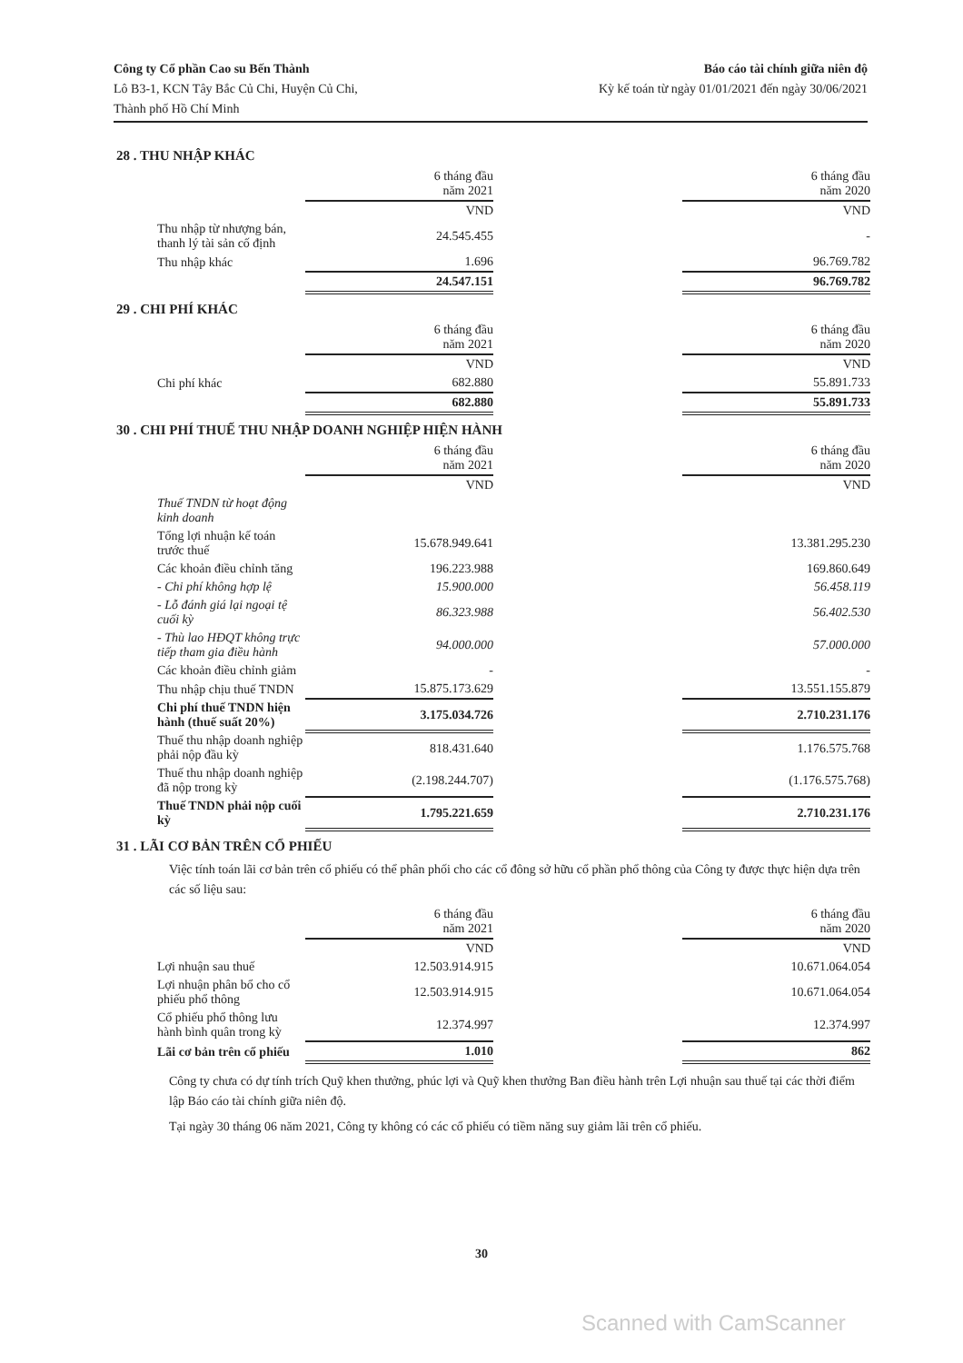Công ty Cổ phần Cao su Bến Thành
Lô B3-1, KCN Tây Bắc Củ Chi, Huyện Củ Chi,
Thành phố Hồ Chí Minh
Báo cáo tài chính giữa niên độ
Kỳ kế toán từ ngày 01/01/2021 đến ngày 30/06/2021
28 . THU NHẬP KHÁC
| | 6 tháng đầu năm 2021 | | 6 tháng đầu năm 2020 |
| --- | --- | --- | --- |
| | VND | | VND |
| Thu nhập từ nhượng bán, thanh lý tài sản cố định | 24.545.455 | | - |
| Thu nhập khác | 1.696 | | 96.769.782 |
| | 24.547.151 | | 96.769.782 |
29 . CHI PHÍ KHÁC
| | 6 tháng đầu năm 2021 | | 6 tháng đầu năm 2020 |
| --- | --- | --- | --- |
| | VND | | VND |
| Chi phí khác | 682.880 | | 55.891.733 |
| | 682.880 | | 55.891.733 |
30 . CHI PHÍ THUẾ THU NHẬP DOANH NGHIỆP HIỆN HÀNH
| | 6 tháng đầu năm 2021 | | 6 tháng đầu năm 2020 |
| --- | --- | --- | --- |
| | VND | | VND |
| Thuế TNDN từ hoạt động kinh doanh | | | |
| Tổng lợi nhuận kế toán trước thuế | 15.678.949.641 | | 13.381.295.230 |
| Các khoản điều chỉnh tăng | 196.223.988 | | 169.860.649 |
| - Chi phí không hợp lệ | 15.900.000 | | 56.458.119 |
| - Lỗ đánh giá lại ngoại tệ cuối kỳ | 86.323.988 | | 56.402.530 |
| - Thù lao HĐQT không trực tiếp tham gia điều hành | 94.000.000 | | 57.000.000 |
| Các khoản điều chỉnh giảm | - | | - |
| Thu nhập chịu thuế TNDN | 15.875.173.629 | | 13.551.155.879 |
| Chi phí thuế TNDN hiện hành (thuế suất 20%) | 3.175.034.726 | | 2.710.231.176 |
| Thuế thu nhập doanh nghiệp phải nộp đầu kỳ | 818.431.640 | | 1.176.575.768 |
| Thuế thu nhập doanh nghiệp đã nộp trong kỳ | (2.198.244.707) | | (1.176.575.768) |
| Thuế TNDN phải nộp cuối kỳ | 1.795.221.659 | | 2.710.231.176 |
31 . LÃI CƠ BẢN TRÊN CỔ PHIẾU
Việc tính toán lãi cơ bản trên cổ phiếu có thể phân phối cho các cổ đông sở hữu cổ phần phổ thông của Công ty được thực hiện dựa trên các số liệu sau:
| | 6 tháng đầu năm 2021 | | 6 tháng đầu năm 2020 |
| --- | --- | --- | --- |
| | VND | | VND |
| Lợi nhuận sau thuế | 12.503.914.915 | | 10.671.064.054 |
| Lợi nhuận phân bổ cho cổ phiếu phổ thông | 12.503.914.915 | | 10.671.064.054 |
| Cổ phiếu phổ thông lưu hành bình quân trong kỳ | 12.374.997 | | 12.374.997 |
| Lãi cơ bản trên cổ phiếu | 1.010 | | 862 |
Công ty chưa có dự tính trích Quỹ khen thưởng, phúc lợi và Quỹ khen thưởng Ban điều hành trên Lợi nhuận sau thuế tại các thời điểm lập Báo cáo tài chính giữa niên độ.
Tại ngày 30 tháng 06 năm 2021, Công ty không có các cổ phiếu có tiềm năng suy giảm lãi trên cổ phiếu.
30
Scanned with CamScanner